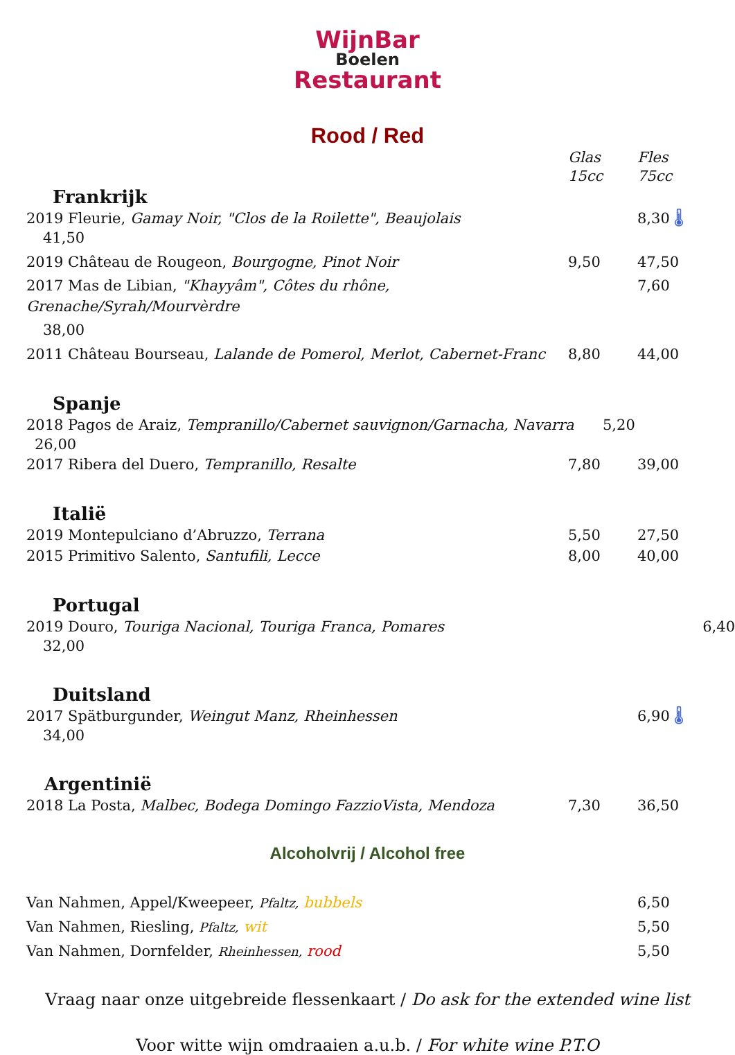WijnBar
Boelen
Restaurant
Rood / Red
Glas
15cc
Fles
75cc
Frankrijk
2019 Fleurie, Gamay Noir, "Clos de la Roilette", Beaujolais 8,30 🌡
41,50
2019 Château de Rougeon, Bourgogne, Pinot Noir 9,50 47,50
2017 Mas de Libian, "Khayyâm", Côtes du rhône, Grenache/Syrah/Mourvèrdre
7,60
38,00
2011 Château Bourseau, Lalande de Pomerol, Merlot, Cabernet-Franc
8,80 44,00
Spanje
2018 Pagos de Araiz, Tempranillo/Cabernet sauvignon/Garnacha, Navarra
5,20
26,00
2017 Ribera del Duero, Tempranillo, Resalte 7,80 39,00
Italië
2019 Montepulciano d’Abruzzo, Terrana 5,50 27,50
2015 Primitivo Salento, Santufili, Lecce 8,00 40,00
Portugal
2019 Douro, Touriga Nacional, Touriga Franca, Pomares 6,40
32,00
Duitsland
2017 Spätburgunder, Weingut Manz, Rheinhessen 6,90 🌡
34,00
Argentinië
2018 La Posta, Malbec, Bodega Domingo FazzioVista, Mendoza 7,30 36,50
Alcoholvrij / Alcohol free
Van Nahmen, Appel/Kweepeer, Pfaltz, bubbels 6,50
Van Nahmen, Riesling, Pfaltz, wit 5,50
Van Nahmen, Dornfelder, Rheinhessen, rood 5,50
Vraag naar onze uitgebreide flessenkaart / Do ask for the extended wine list
Voor witte wijn omdraaien a.u.b. / For white wine P.T.O